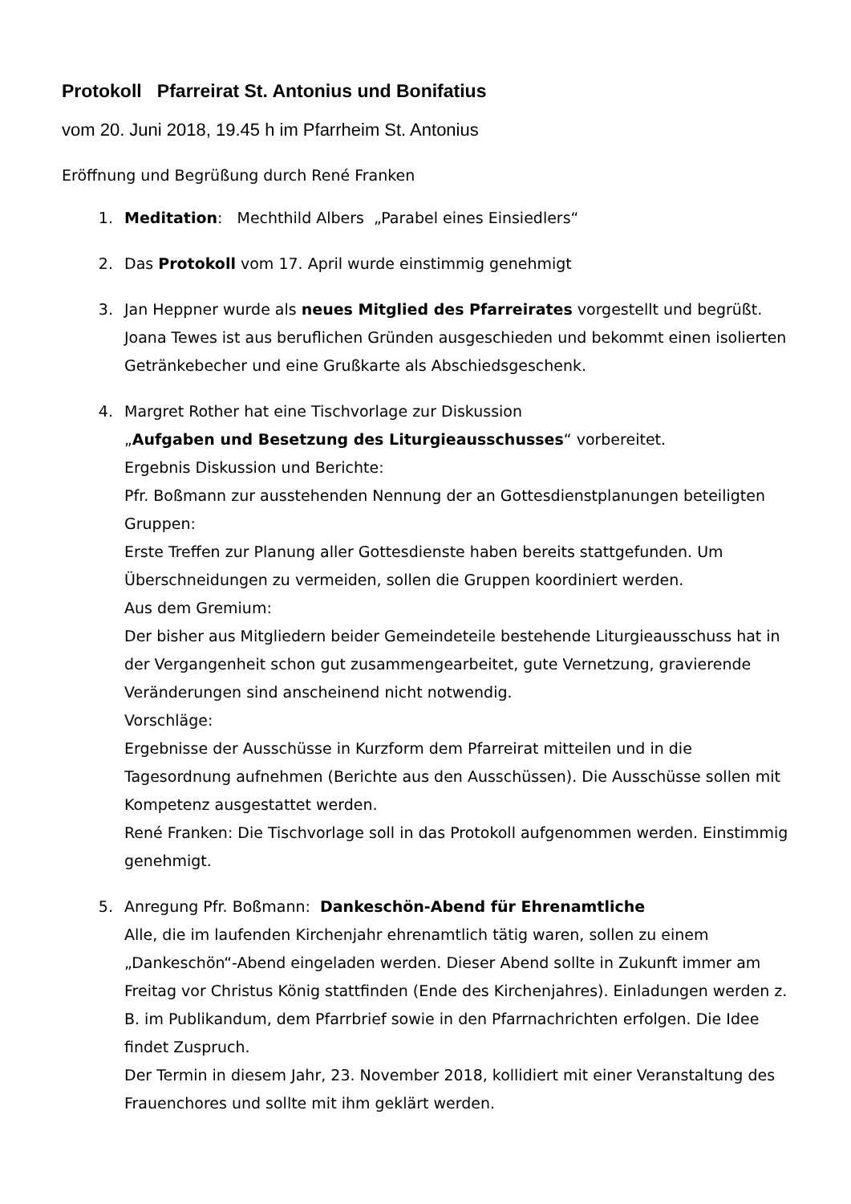Protokoll Pfarreirat St. Antonius und Bonifatius
vom 20. Juni 2018, 19.45 h im Pfarrheim St. Antonius
Eröffnung und Begrüßung durch René Franken
1. Meditation: Mechthild Albers „Parabel eines Einsiedlers“
2. Das Protokoll vom 17. April wurde einstimmig genehmigt
3. Jan Heppner wurde als neues Mitglied des Pfarreirates vorgestellt und begrüßt.
Joana Tewes ist aus beruflichen Gründen ausgeschieden und bekommt einen isolierten Getränkebecher und eine Grußkarte als Abschiedsgeschenk.
4. Margret Rother hat eine Tischvorlage zur Diskussion
„Aufgaben und Besetzung des Liturgieausschusses“ vorbereitet.
Ergebnis Diskussion und Berichte:
Pfr. Boßmann zur ausstehenden Nennung der an Gottesdienstplanungen beteiligten Gruppen:
Erste Treffen zur Planung aller Gottesdienste haben bereits stattgefunden. Um Überschneidungen zu vermeiden, sollen die Gruppen koordiniert werden.
Aus dem Gremium:
Der bisher aus Mitgliedern beider Gemeindeteile bestehende Liturgieausschuss hat in der Vergangenheit schon gut zusammengearbeitet, gute Vernetzung, gravierende Veränderungen sind anscheinend nicht notwendig.
Vorschläge:
Ergebnisse der Ausschüsse in Kurzform dem Pfarreirat mitteilen und in die Tagesordnung aufnehmen (Berichte aus den Ausschüssen). Die Ausschüsse sollen mit Kompetenz ausgestattet werden.
René Franken: Die Tischvorlage soll in das Protokoll aufgenommen werden. Einstimmig genehmigt.
5. Anregung Pfr. Boßmann: Dankeschön-Abend für Ehrenamtliche
Alle, die im laufenden Kirchenjahr ehrenamtlich tätig waren, sollen zu einem „Dankeschön“-Abend eingeladen werden. Dieser Abend sollte in Zukunft immer am Freitag vor Christus König stattfinden (Ende des Kirchenjahres). Einladungen werden z. B. im Publikandum, dem Pfarrbrief sowie in den Pfarrnachrichten erfolgen. Die Idee findet Zuspruch.
Der Termin in diesem Jahr, 23. November 2018, kollidiert mit einer Veranstaltung des Frauenchores und sollte mit ihm geklärt werden.